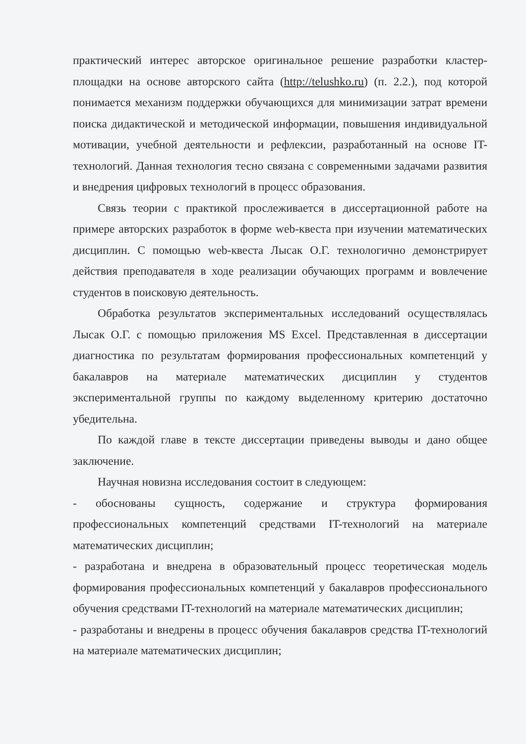практический интерес авторское оригинальное решение разработки кластер-площадки на основе авторского сайта (http://telushko.ru) (п. 2.2.), под которой понимается механизм поддержки обучающихся для минимизации затрат времени поиска дидактической и методической информации, повышения индивидуальной мотивации, учебной деятельности и рефлексии, разработанный на основе IT-технологий. Данная технология тесно связана с современными задачами развития и внедрения цифровых технологий в процесс образования.
Связь теории с практикой прослеживается в диссертационной работе на примере авторских разработок в форме web-квеста при изучении математических дисциплин. С помощью web-квеста Лысак О.Г. технологично демонстрирует действия преподавателя в ходе реализации обучающих программ и вовлечение студентов в поисковую деятельность.
Обработка результатов экспериментальных исследований осуществлялась Лысак О.Г. с помощью приложения MS Excel. Представленная в диссертации диагностика по результатам формирования профессиональных компетенций у бакалавров на материале математических дисциплин у студентов экспериментальной группы по каждому выделенному критерию достаточно убедительна.
По каждой главе в тексте диссертации приведены выводы и дано общее заключение.
Научная новизна исследования состоит в следующем:
- обоснованы сущность, содержание и структура формирования профессиональных компетенций средствами IT-технологий на материале математических дисциплин;
- разработана и внедрена в образовательный процесс теоретическая модель формирования профессиональных компетенций у бакалавров профессионального обучения средствами IT-технологий на материале математических дисциплин;
- разработаны и внедрены в процесс обучения бакалавров средства IT-технологий на материале математических дисциплин;